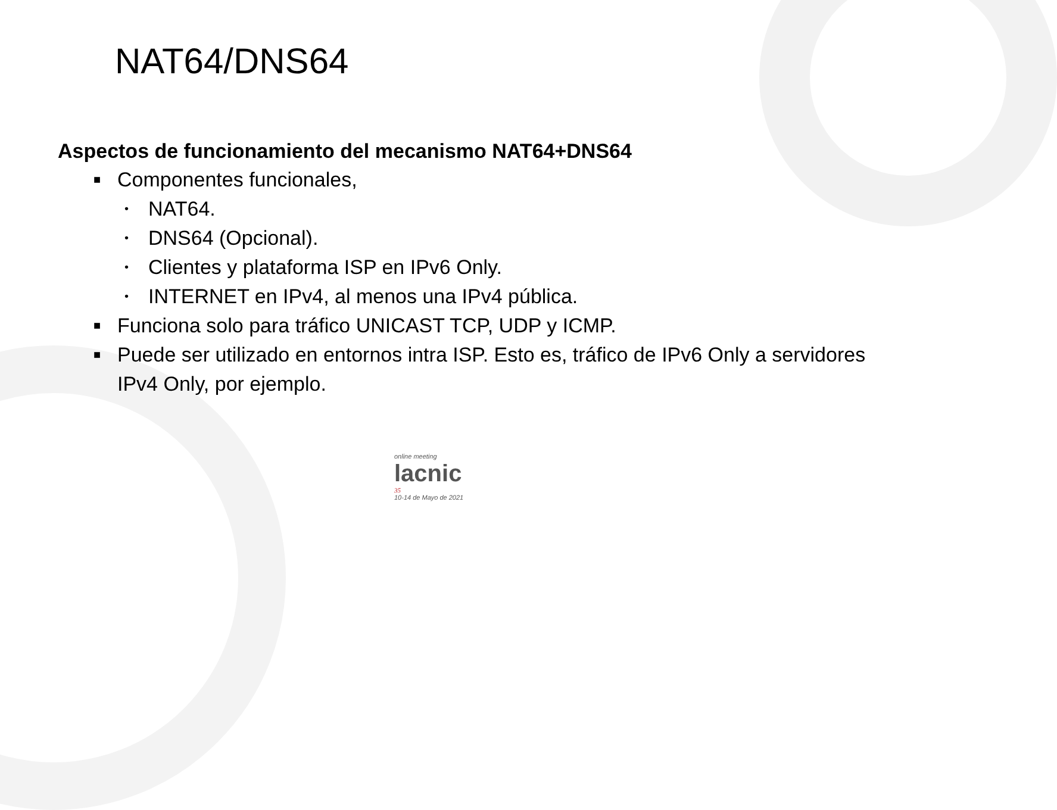NAT64/DNS64
Aspectos de funcionamiento del mecanismo NAT64+DNS64
■
Componentes funcionales,
•
NAT64.
•
DNS64 (Opcional).
•
Clientes y plataforma ISP en IPv6 Only.
•
INTERNET en IPv4, al menos una IPv4 pública.
■
Funciona solo para tráfico UNICAST TCP, UDP y ICMP.
■
Puede ser utilizado en entornos intra ISP. Esto es, tráfico de IPv6 Only a servidores IPv4 Only, por ejemplo.
online meeting
lacnic
35
10-14 de Mayo de 2021